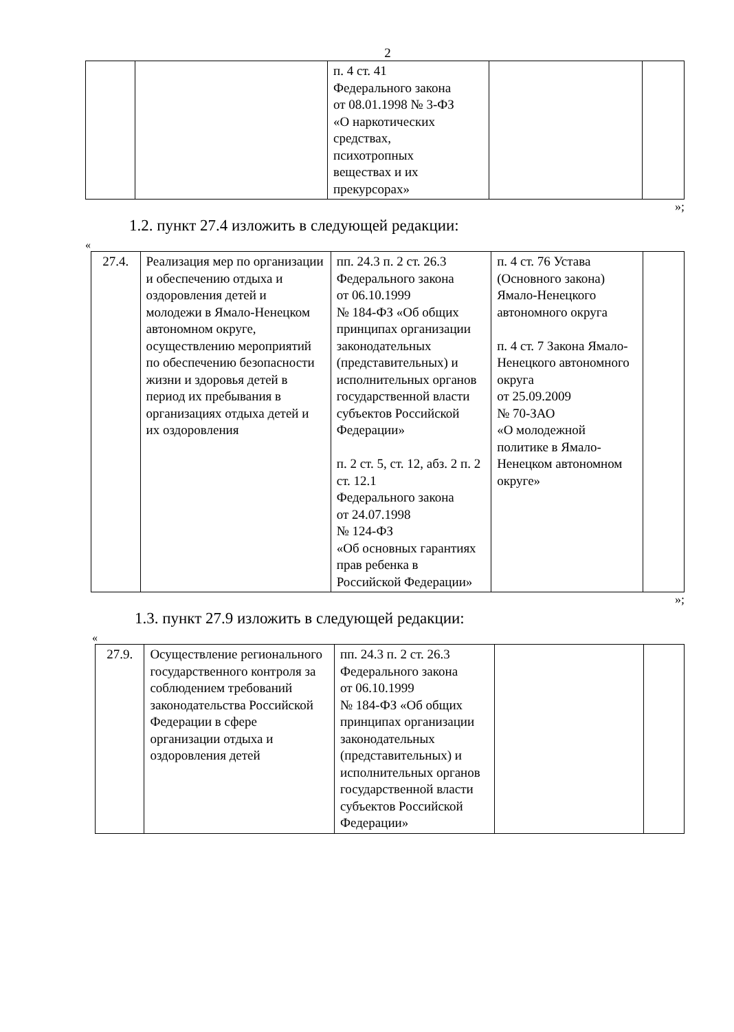2
| | | п. 4 ст. 41 Федерального закона от 08.01.1998 № 3-ФЗ «О наркотических средствах, психотропных веществах и их прекурсорах» | | |
»;
1.2. пункт 27.4 изложить в следующей редакции:
«
| 27.4. | Реализация мер по организации и обеспечению отдыха и оздоровления детей и молодежи в Ямало-Ненецком автономном округе, осуществлению мероприятий по обеспечению безопасности жизни и здоровья детей в период их пребывания в организациях отдыха детей и их оздоровления | пп. 24.3 п. 2 ст. 26.3 Федерального закона от 06.10.1999 № 184-ФЗ «Об общих принципах организации законодательных (представительных) и исполнительных органов государственной власти субъектов Российской Федерации» п. 2 ст. 5, ст. 12, абз. 2 п. 2 ст. 12.1 Федерального закона от 24.07.1998 № 124-ФЗ «Об основных гарантиях прав ребенка в Российской Федерации» | п. 4 ст. 76 Устава (Основного закона) Ямало-Ненецкого автономного округа п. 4 ст. 7 Закона Ямало-Ненецкого автономного округа от 25.09.2009 № 70-ЗАО «О молодежной политике в Ямало-Ненецком автономном округе» | |
»;
1.3. пункт 27.9 изложить в следующей редакции:
«
| 27.9. | Осуществление регионального государственного контроля за соблюдением требований законодательства Российской Федерации в сфере организации отдыха и оздоровления детей | пп. 24.3 п. 2 ст. 26.3 Федерального закона от 06.10.1999 № 184-ФЗ «Об общих принципах организации законодательных (представительных) и исполнительных органов государственной власти субъектов Российской Федерации» | | |